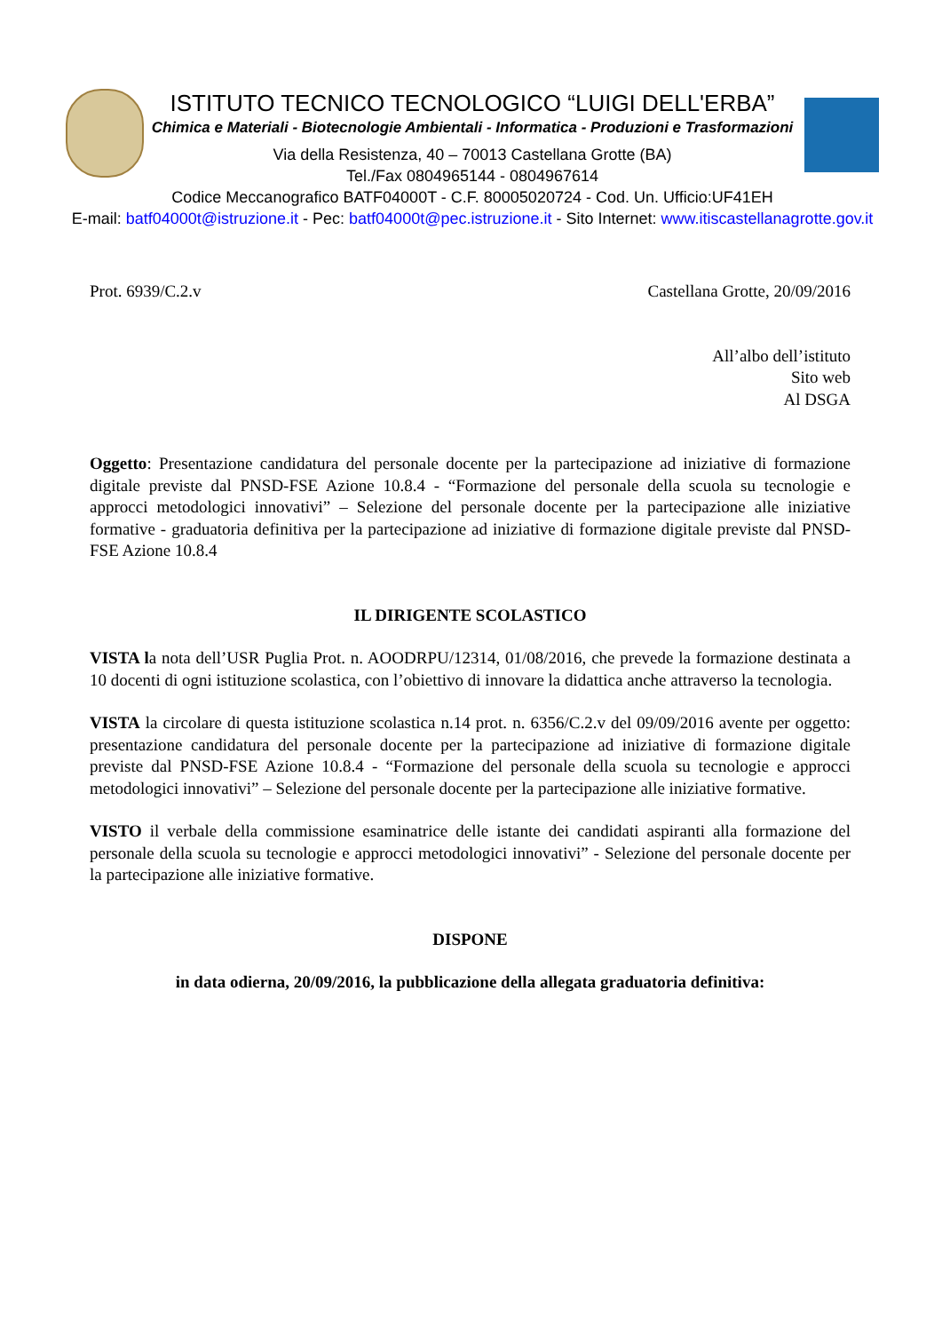ISTITUTO TECNICO TECNOLOGICO “LUIGI DELL'ERBA”
Chimica e Materiali - Biotecnologie Ambientali - Informatica - Produzioni e Trasformazioni
Via della Resistenza, 40 – 70013 Castellana Grotte (BA)
Tel./Fax 0804965144 - 0804967614
Codice Meccanografico BATF04000T - C.F. 80005020724 - Cod. Un. Ufficio:UF41EH
E-mail: batf04000t@istruzione.it - Pec: batf04000t@pec.istruzione.it - Sito Internet: www.itiscastellanagrotte.gov.it
Prot. 6939/C.2.v Castellana Grotte, 20/09/2016
All’albo dell’istituto
Sito web
Al DSGA
Oggetto: Presentazione candidatura del personale docente per la partecipazione ad iniziative di formazione digitale previste dal PNSD-FSE Azione 10.8.4 - “Formazione del personale della scuola su tecnologie e approcci metodologici innovativi” – Selezione del personale docente per la partecipazione alle iniziative formative - graduatoria definitiva per la partecipazione ad iniziative di formazione digitale previste dal PNSD-FSE Azione 10.8.4
IL DIRIGENTE SCOLASTICO
VISTA la nota dell’USR Puglia Prot. n. AOODRPU/12314, 01/08/2016, che prevede la formazione destinata a 10 docenti di ogni istituzione scolastica, con l’obiettivo di innovare la didattica anche attraverso la tecnologia.
VISTA la circolare di questa istituzione scolastica n.14 prot. n. 6356/C.2.v del 09/09/2016 avente per oggetto: presentazione candidatura del personale docente per la partecipazione ad iniziative di formazione digitale previste dal PNSD-FSE Azione 10.8.4 - “Formazione del personale della scuola su tecnologie e approcci metodologici innovativi” – Selezione del personale docente per la partecipazione alle iniziative formative.
VISTO il verbale della commissione esaminatrice delle istante dei candidati aspiranti alla formazione del personale della scuola su tecnologie e approcci metodologici innovativi” - Selezione del personale docente per la partecipazione alle iniziative formative.
DISPONE
in data odierna, 20/09/2016, la pubblicazione della allegata graduatoria definitiva: